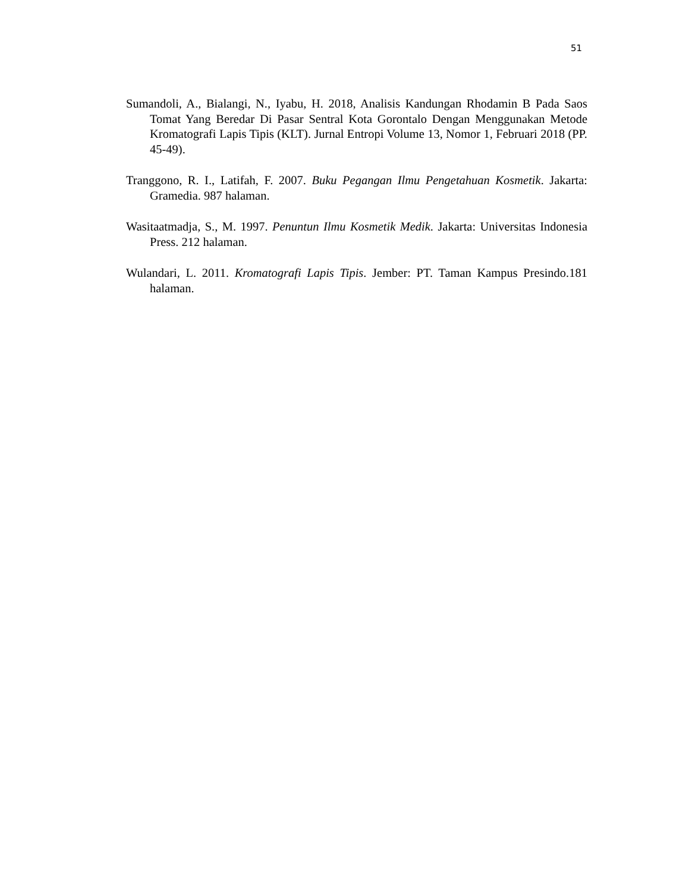51
Sumandoli, A., Bialangi, N., Iyabu, H. 2018, Analisis Kandungan Rhodamin B Pada Saos Tomat Yang Beredar Di Pasar Sentral Kota Gorontalo Dengan Menggunakan Metode Kromatografi Lapis Tipis (KLT). Jurnal Entropi Volume 13, Nomor 1, Februari 2018 (PP. 45-49).
Tranggono, R. I., Latifah, F. 2007. Buku Pegangan Ilmu Pengetahuan Kosmetik. Jakarta: Gramedia. 987 halaman.
Wasitaatmadja, S., M. 1997. Penuntun Ilmu Kosmetik Medik. Jakarta: Universitas Indonesia Press. 212 halaman.
Wulandari, L. 2011. Kromatografi Lapis Tipis. Jember: PT. Taman Kampus Presindo.181 halaman.